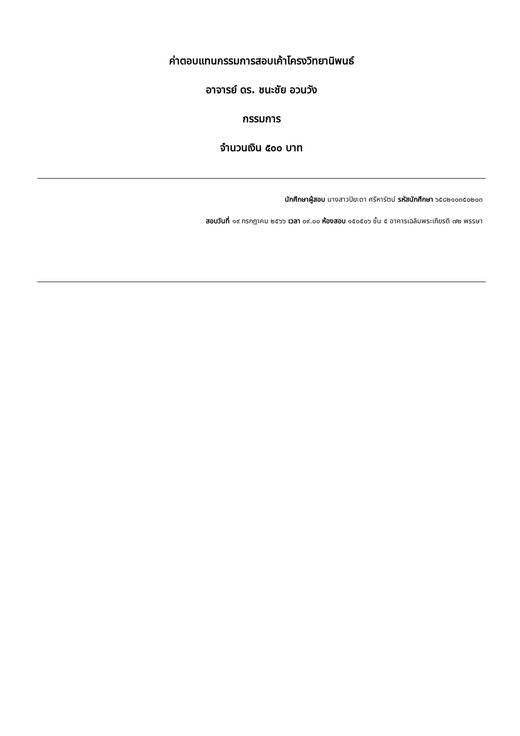ค่าตอบแทนกรรมการสอบเค้าโครงวิทยานิพนธ์
อาจารย์ ดร. ชนะชัย อวนวัง
กรรมการ
จำนวนเงิน ๕๐๐ บาท
นักศึกษาผู้สอบ นางสาวปิยะดา ศรีหารัตน์ รหัสนักศึกษา ๖๕๘๒๑๐๓๕๐๒๐๓
สอบวันที่ ๑๙ กรกฎาคม ๒๕๖๖ เวลา ๐๙.๐๐ ห้องสอบ ๑๕๐๕๐๖ ชั้น ๕ อาคารเฉลิมพระเกียรติ ๗๒ พรรษา